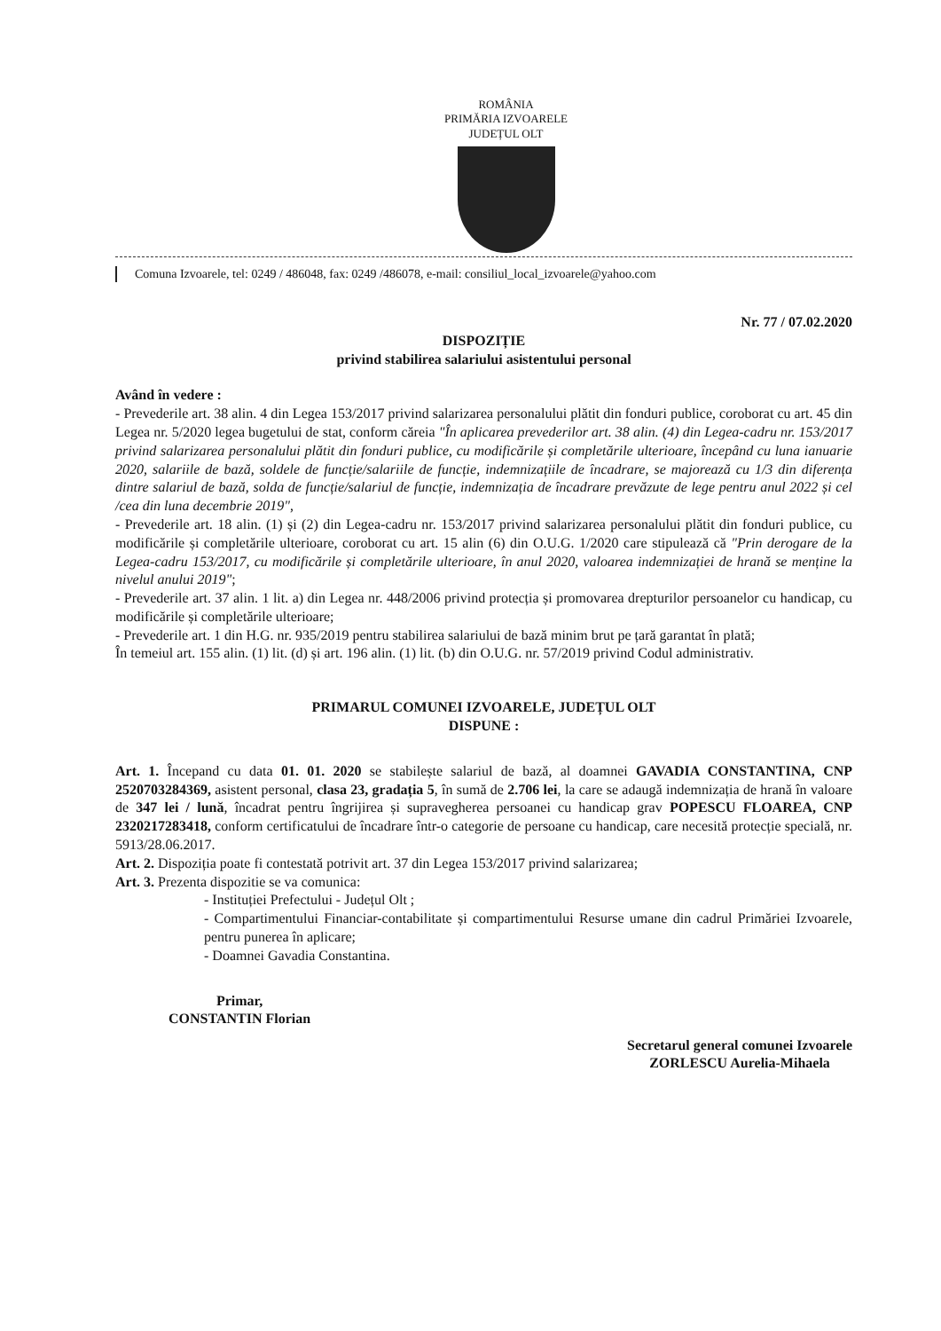ROMÂNIA
PRIMĂRIA IZVOARELE
JUDEȚUL OLT
Comuna Izvoarele, tel: 0249 / 486048, fax: 0249 /486078, e-mail: consiliul_local_izvoarele@yahoo.com
Nr. 77 / 07.02.2020
DISPOZIȚIE
privind stabilirea salariului asistentului personal
Având în vedere :
- Prevederile art. 38 alin. 4 din Legea 153/2017 privind salarizarea personalului plătit din fonduri publice, coroborat cu art. 45 din Legea nr. 5/2020 legea bugetului de stat, conform căreia "În aplicarea prevederilor art. 38 alin. (4) din Legea-cadru nr. 153/2017 privind salarizarea personalului plătit din fonduri publice, cu modificările și completările ulterioare, începând cu luna ianuarie 2020, salariile de bază, soldele de funcție/salariile de funcție, indemnizațiile de încadrare, se majorează cu 1/3 din diferența dintre salariul de bază, solda de funcție/salariul de funcție, indemnizația de încadrare prevăzute de lege pentru anul 2022 și cel /cea din luna decembrie 2019",
- Prevederile art. 18 alin. (1) și (2) din Legea-cadru nr. 153/2017 privind salarizarea personalului plătit din fonduri publice, cu modificările și completările ulterioare, coroborat cu art. 15 alin (6) din O.U.G. 1/2020 care stipulează că "Prin derogare de la Legea-cadru 153/2017, cu modificările și completările ulterioare, în anul 2020, valoarea indemnizației de hrană se menține la nivelul anului 2019";
- Prevederile art. 37 alin. 1 lit. a) din Legea nr. 448/2006 privind protecția și promovarea drepturilor persoanelor cu handicap, cu modificările și completările ulterioare;
- Prevederile art. 1 din H.G. nr. 935/2019 pentru stabilirea salariului de bază minim brut pe țară garantat în plată;
În temeiul art. 155 alin. (1) lit. (d) și art. 196 alin. (1) lit. (b) din O.U.G. nr. 57/2019 privind Codul administrativ.
PRIMARUL COMUNEI IZVOARELE, JUDEȚUL OLT
DISPUNE :
Art. 1. Începand cu data 01. 01. 2020 se stabilește salariul de bază, al doamnei GAVADIA CONSTANTINA, CNP 2520703284369, asistent personal, clasa 23, gradația 5, în sumă de 2.706 lei, la care se adaugă indemnizația de hrană în valoare de 347 lei / lună, încadrat pentru îngrijirea și supravegherea persoanei cu handicap grav POPESCU FLOAREA, CNP 2320217283418, conform certificatului de încadrare într-o categorie de persoane cu handicap, care necesită protecție specială, nr. 5913/28.06.2017.
Art. 2. Dispoziția poate fi contestată potrivit art. 37 din Legea 153/2017 privind salarizarea;
Art. 3. Prezenta dispozitie se va comunica:
- Instituției Prefectului - Județul Olt ;
- Compartimentului Financiar-contabilitate și compartimentului Resurse umane din cadrul Primăriei Izvoarele, pentru punerea în aplicare;
- Doamnei Gavadia Constantina.
Primar,
CONSTANTIN Florian
Secretarul general comunei Izvoarele
ZORLESCU Aurelia-Mihaela